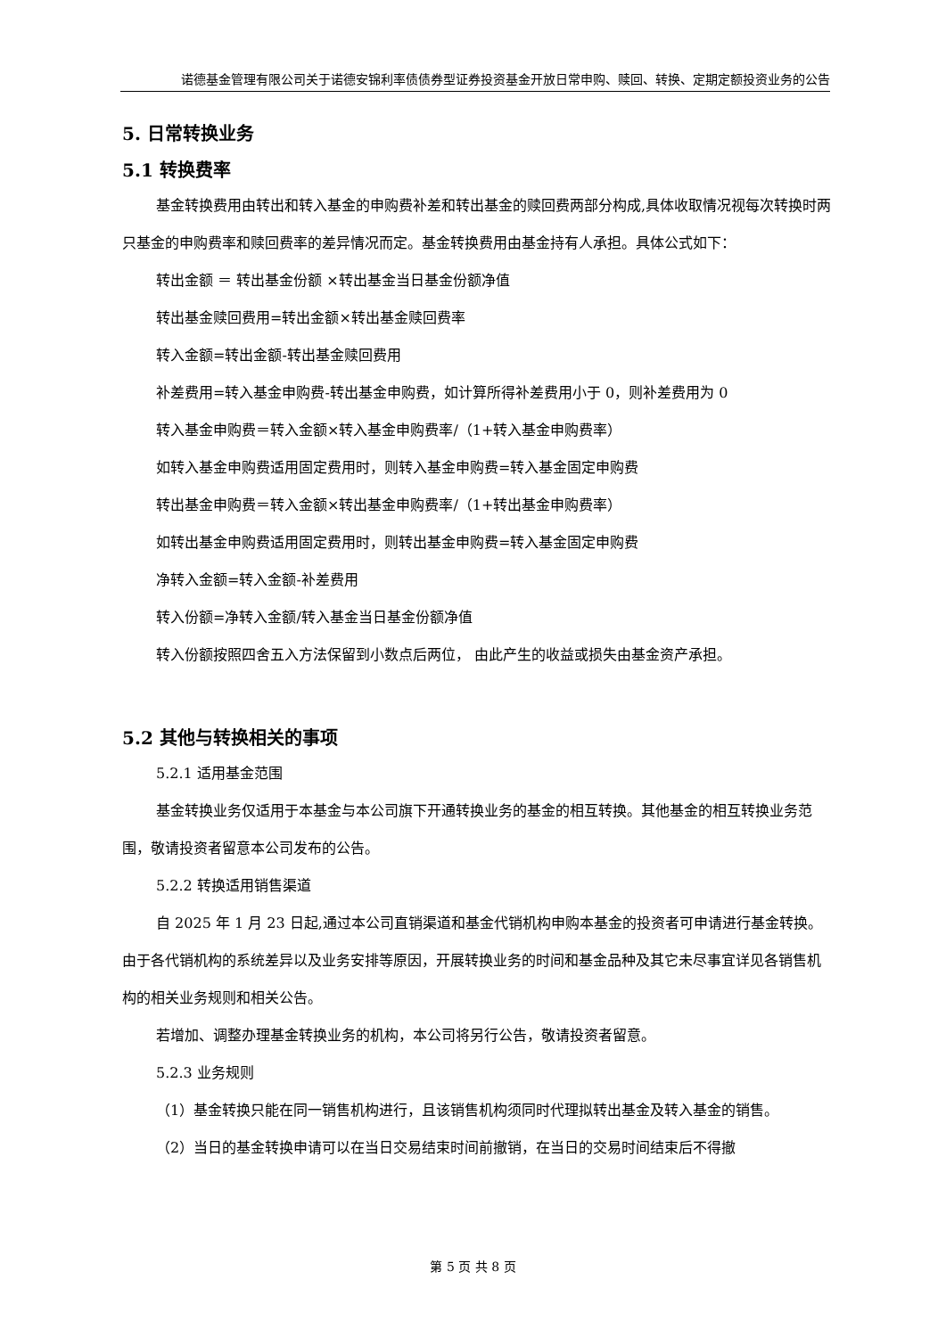诺德基金管理有限公司关于诺德安锦利率债债券型证券投资基金开放日常申购、赎回、转换、定期定额投资业务的公告
5. 日常转换业务
5.1 转换费率
基金转换费用由转出和转入基金的申购费补差和转出基金的赎回费两部分构成,具体收取情况视每次转换时两只基金的申购费率和赎回费率的差异情况而定。基金转换费用由基金持有人承担。具体公式如下：
转出金额 ＝ 转出基金份额 ×转出基金当日基金份额净值
转出基金赎回费用=转出金额×转出基金赎回费率
转入金额=转出金额-转出基金赎回费用
补差费用=转入基金申购费-转出基金申购费，如计算所得补差费用小于 0，则补差费用为 0
转入基金申购费＝转入金额×转入基金申购费率/（1+转入基金申购费率）
如转入基金申购费适用固定费用时，则转入基金申购费=转入基金固定申购费
转出基金申购费＝转入金额×转出基金申购费率/（1+转出基金申购费率）
如转出基金申购费适用固定费用时，则转出基金申购费=转入基金固定申购费
净转入金额=转入金额-补差费用
转入份额=净转入金额/转入基金当日基金份额净值
转入份额按照四舍五入方法保留到小数点后两位， 由此产生的收益或损失由基金资产承担。
5.2 其他与转换相关的事项
5.2.1 适用基金范围
基金转换业务仅适用于本基金与本公司旗下开通转换业务的基金的相互转换。其他基金的相互转换业务范围，敬请投资者留意本公司发布的公告。
5.2.2 转换适用销售渠道
自 2025 年 1 月 23 日起,通过本公司直销渠道和基金代销机构申购本基金的投资者可申请进行基金转换。由于各代销机构的系统差异以及业务安排等原因，开展转换业务的时间和基金品种及其它未尽事宜详见各销售机构的相关业务规则和相关公告。
若增加、调整办理基金转换业务的机构，本公司将另行公告，敬请投资者留意。
5.2.3 业务规则
（1）基金转换只能在同一销售机构进行，且该销售机构须同时代理拟转出基金及转入基金的销售。
（2）当日的基金转换申请可以在当日交易结束时间前撤销，在当日的交易时间结束后不得撤
第 5 页 共 8 页